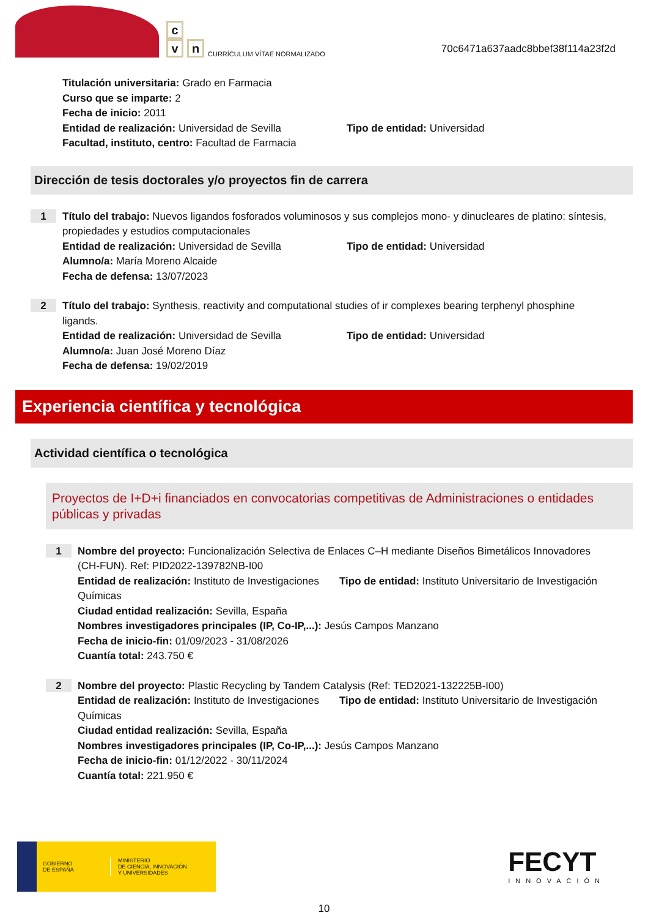c
v
n
CURRÍCULUM VÍTAE NORMALIZADO
70c6471a637aadc8bbef38f114a23f2d
Titulación universitaria: Grado en Farmacia
Curso que se imparte: 2
Fecha de inicio: 2011
Entidad de realización: Universidad de Sevilla
Tipo de entidad: Universidad
Facultad, instituto, centro: Facultad de Farmacia
Dirección de tesis doctorales y/o proyectos fin de carrera
1
Título del trabajo: Nuevos ligandos fosforados voluminosos y sus complejos mono- y dinucleares de platino: síntesis, propiedades y estudios computacionales
Entidad de realización: Universidad de Sevilla
Tipo de entidad: Universidad
Alumno/a: María Moreno Alcaide
Fecha de defensa: 13/07/2023
2
Título del trabajo: Synthesis, reactivity and computational studies of ir complexes bearing terphenyl phosphine ligands.
Entidad de realización: Universidad de Sevilla
Tipo de entidad: Universidad
Alumno/a: Juan José Moreno Díaz
Fecha de defensa: 19/02/2019
Experiencia científica y tecnológica
Actividad científica o tecnológica
Proyectos de I+D+i financiados en convocatorias competitivas de Administraciones o entidades públicas y privadas
1
Nombre del proyecto: Funcionalización Selectiva de Enlaces C–H mediante Diseños Bimetálicos Innovadores (CH-FUN). Ref: PID2022-139782NB-I00
Entidad de realización: Instituto de Investigaciones Químicas
Tipo de entidad: Instituto Universitario de Investigación
Ciudad entidad realización: Sevilla, España
Nombres investigadores principales (IP, Co-IP,...): Jesús Campos Manzano
Fecha de inicio-fin: 01/09/2023 - 31/08/2026
Cuantía total: 243.750 €
2
Nombre del proyecto: Plastic Recycling by Tandem Catalysis (Ref: TED2021-132225B-I00)
Entidad de realización: Instituto de Investigaciones Químicas
Tipo de entidad: Instituto Universitario de Investigación
Ciudad entidad realización: Sevilla, España
Nombres investigadores principales (IP, Co-IP,...): Jesús Campos Manzano
Fecha de inicio-fin: 01/12/2022 - 30/11/2024
Cuantía total: 221.950 €
GOBIERNO
DE ESPAÑA
MINISTERIO
DE CIENCIA, INNOVACIÓN
Y UNIVERSIDADES
FECYT
INNOVACIÓN
10